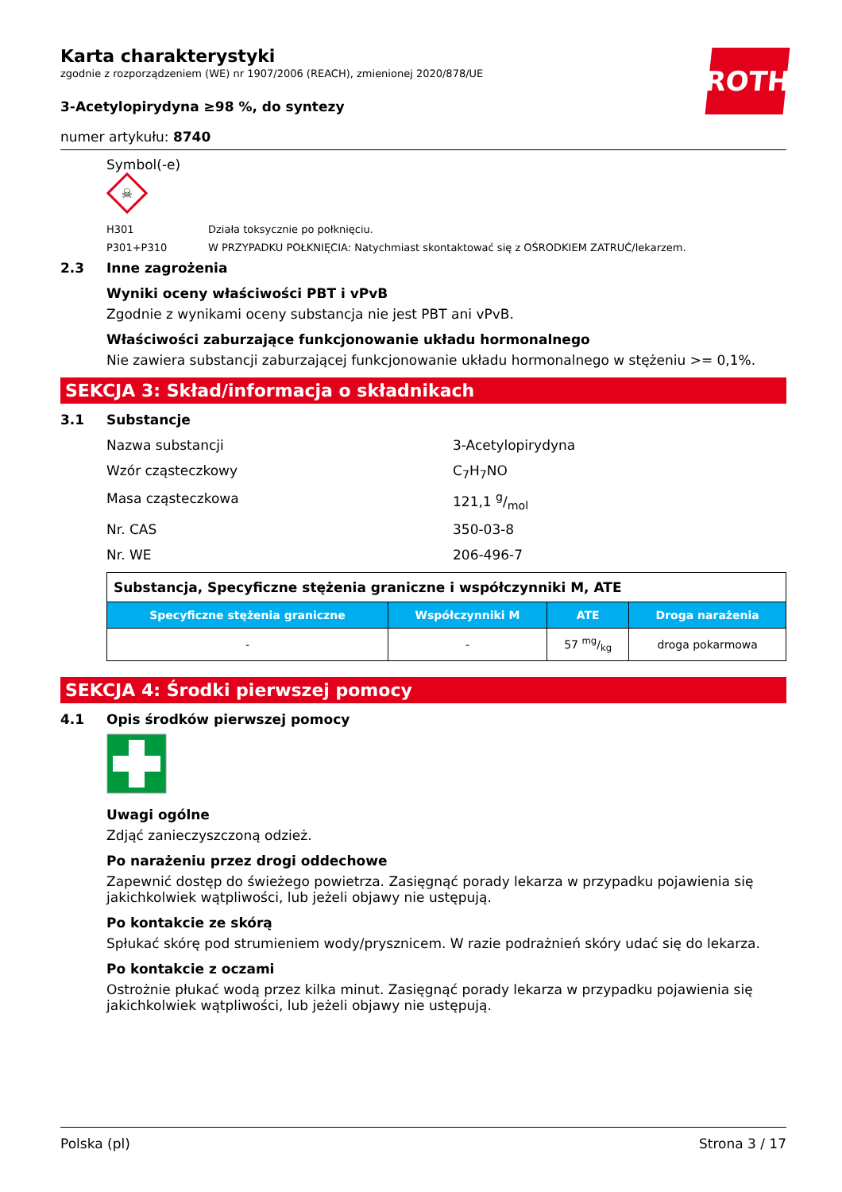ROTH
Karta charakterystyki
zgodnie z rozporządzeniem (WE) nr 1907/2006 (REACH), zmienionej 2020/878/UE
3-Acetylopirydyna ≥98 %, do syntezy
numer artykułu: 8740
Symbol(-e)
☠
H301 Działa toksycznie po połknięciu.
P301+P310 W PRZYPADKU POŁKNIĘCIA: Natychmiast skontaktować się z OŚRODKIEM ZATRUĆ/lekarzem.
2.3 Inne zagrożenia
Wyniki oceny właściwości PBT i vPvB
Zgodnie z wynikami oceny substancja nie jest PBT ani vPvB.
Właściwości zaburzające funkcjonowanie układu hormonalnego
Nie zawiera substancji zaburzającej funkcjonowanie układu hormonalnego w stężeniu >= 0,1%.
SEKCJA 3: Skład/informacja o składnikach
3.1 Substancje
Nazwa substancji 3-Acetylopirydyna
Wzór cząsteczkowy C<sub>7</sub>H<sub>7</sub>NO
Masa cząsteczkowa 121,1 g/mol
Nr. CAS 350-03-8
Nr. WE 206-496-7
| Substancja, Specyficzne stężenia graniczne i współczynniki M, ATE | | | |
| Specyficzne stężenia graniczne | Współczynniki M | ATE | Droga narażenia |
| - | - | 57 mg/kg | droga pokarmowa |
SEKCJA 4: Środki pierwszej pomocy
4.1 Opis środków pierwszej pomocy
Uwagi ogólne
Zdjąć zanieczyszczoną odzież.
Po narażeniu przez drogi oddechowe
Zapewnić dostęp do świeżego powietrza. Zasięgnąć porady lekarza w przypadku pojawienia się jakichkolwiek wątpliwości, lub jeżeli objawy nie ustępują.
Po kontakcie ze skórą
Spłukać skórę pod strumieniem wody/prysznicem. W razie podrażnień skóry udać się do lekarza.
Po kontakcie z oczami
Ostrożnie płukać wodą przez kilka minut. Zasięgnąć porady lekarza w przypadku pojawienia się jakichkolwiek wątpliwości, lub jeżeli objawy nie ustępują.
Polska (pl) Strona 3 / 17